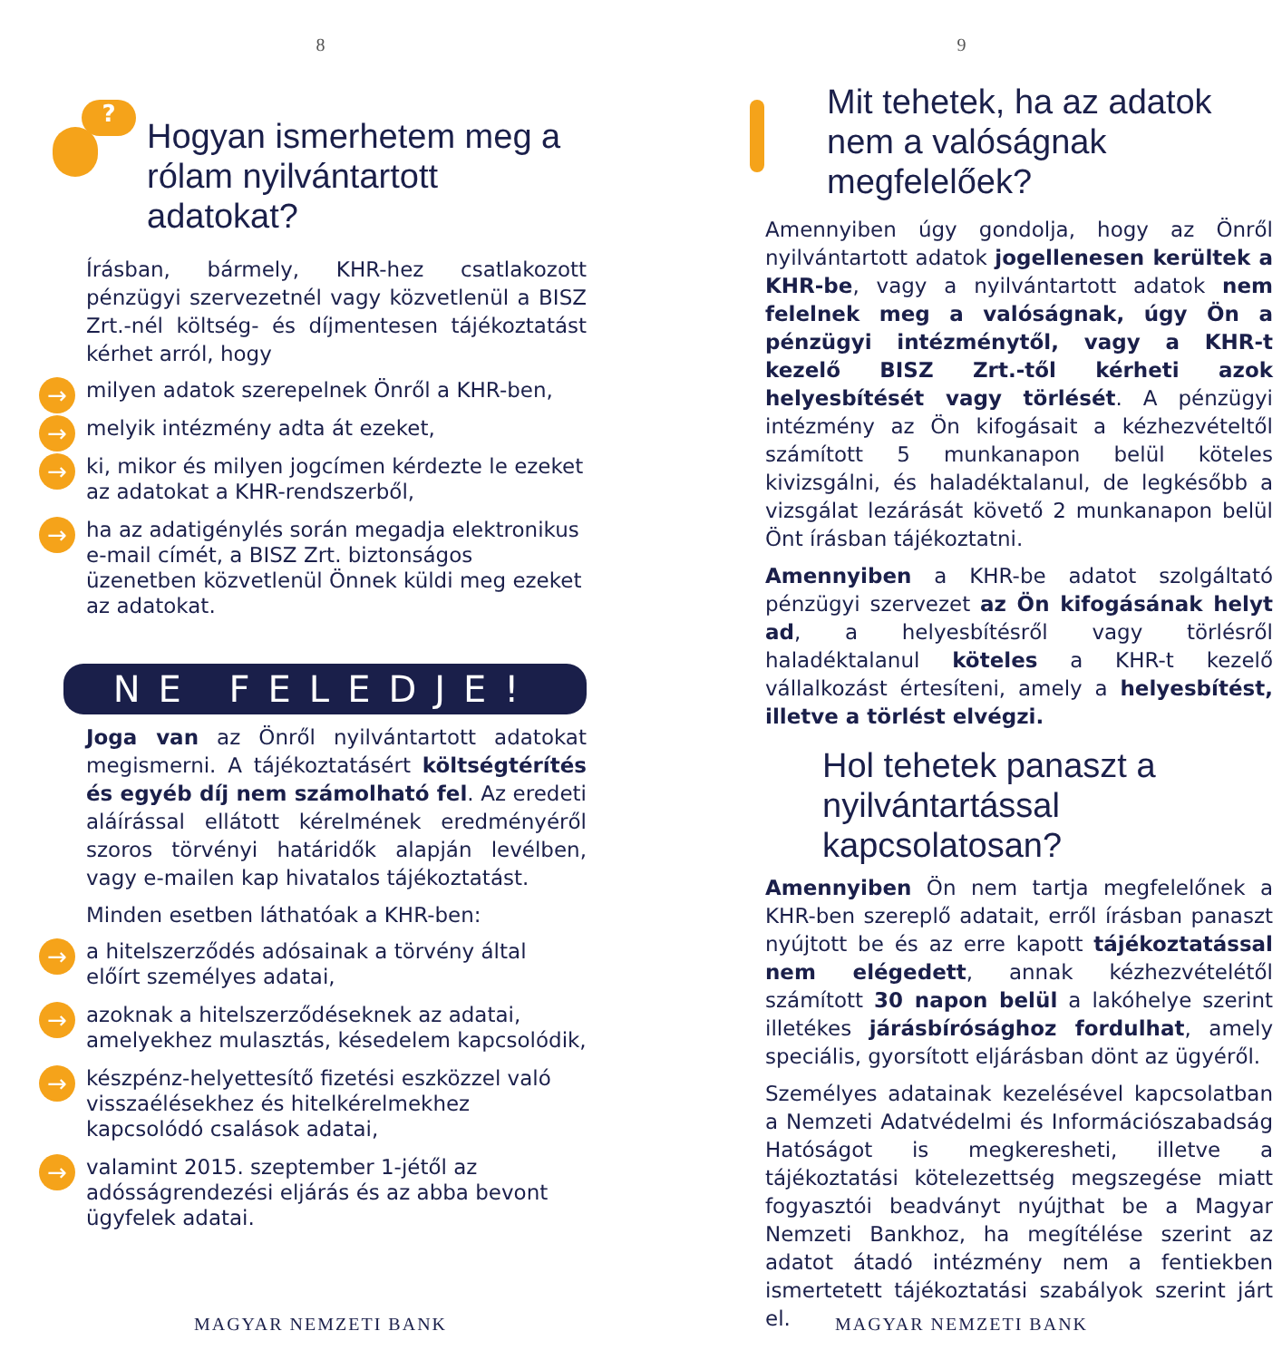8
?
Hogyan ismerhetem meg a rólam nyilvántartott adatokat?
Írásban, bármely, KHR-hez csatlakozott pénzügyi szervezetnél vagy közvetlenül a BISZ Zrt.-nél költség- és díjmentesen tájékoztatást kérhet arról, hogy
→ milyen adatok szerepelnek Önről a KHR-ben,
→ melyik intézmény adta át ezeket,
→ ki, mikor és milyen jogcímen kérdezte le ezeket az adatokat a KHR-rendszerből,
→ ha az adatigénylés során megadja elektronikus e-mail címét, a BISZ Zrt. biztonságos üzenetben közvetlenül Önnek küldi meg ezeket az adatokat.
NE FELEDJE!
Joga van az Önről nyilvántartott adatokat megismerni. A tájékoztatásért költségtérítés és egyéb díj nem számolható fel. Az eredeti aláírással ellátott kérelmének eredményéről szoros törvényi határidők alapján levélben, vagy e-mailen kap hivatalos tájékoztatást.
Minden esetben láthatóak a KHR-ben:
→ a hitelszerződés adósainak a törvény által előírt személyes adatai,
→ azoknak a hitelszerződéseknek az adatai, amelyekhez mulasztás, késedelem kapcsolódik,
→ készpénz-helyettesítő fizetési eszközzel való visszaélésekhez és hitelkérelmekhez kapcsolódó csalások adatai,
→ valamint 2015. szeptember 1-jétől az adósságrendezési eljárás és az abba bevont ügyfelek adatai.
MAGYAR NEMZETI BANK
9
Mit tehetek, ha az adatok nem a valóságnak megfelelőek?
Amennyiben úgy gondolja, hogy az Önről nyilvántartott adatok jogellenesen kerültek a KHR-be, vagy a nyilvántartott adatok nem felelnek meg a valóságnak, úgy Ön a pénzügyi intézménytől, vagy a KHR-t kezelő BISZ Zrt.-től kérheti azok helyesbítését vagy törlését. A pénzügyi intézmény az Ön kifogásait a kézhezvételtől számított 5 munkanapon belül köteles kivizsgálni, és haladéktalanul, de legkésőbb a vizsgálat lezárását követő 2 munkanapon belül Önt írásban tájékoztatni.
Amennyiben a KHR-be adatot szolgáltató pénzügyi szervezet az Ön kifogásának helyt ad, a helyesbítésről vagy törlésről haladéktalanul köteles a KHR-t kezelő vállalkozást értesíteni, amely a helyesbítést, illetve a törlést elvégzi.
Hol tehetek panaszt a nyilvántartással kapcsolatosan?
Amennyiben Ön nem tartja megfelelőnek a KHR-ben szereplő adatait, erről írásban panaszt nyújtott be és az erre kapott tájékoztatással nem elégedett, annak kézhezvételétől számított 30 napon belül a lakóhelye szerint illetékes járásbírósághoz fordulhat, amely speciális, gyorsított eljárásban dönt az ügyéről.
Személyes adatainak kezelésével kapcsolatban a Nemzeti Adatvédelmi és Információszabadság Hatóságot is megkeresheti, illetve a tájékoztatási kötelezettség megszegése miatt fogyasztói beadványt nyújthat be a Magyar Nemzeti Bankhoz, ha megítélése szerint az adatot átadó intézmény nem a fentiekben ismertetett tájékoztatási szabályok szerint járt el.
MAGYAR NEMZETI BANK